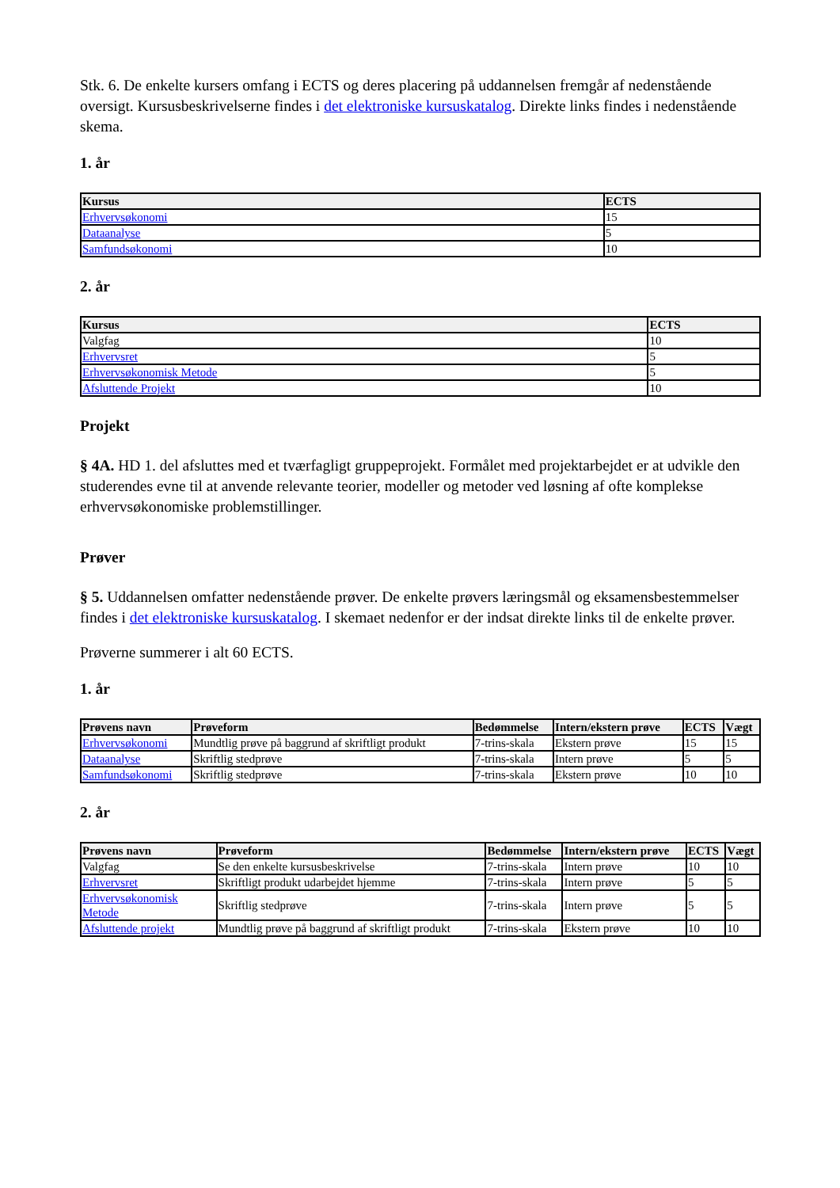Stk. 6. De enkelte kursers omfang i ECTS og deres placering på uddannelsen fremgår af nedenstående oversigt. Kursusbeskrivelserne findes i det elektroniske kursuskatalog. Direkte links findes i nedenstående skema.
1. år
| Kursus | ECTS |
| --- | --- |
| Erhvervsøkonomi | 15 |
| Dataanalyse | 5 |
| Samfundsøkonomi | 10 |
2. år
| Kursus | ECTS |
| --- | --- |
| Valgfag | 10 |
| Erhvervsret | 5 |
| Erhvervsøkonomisk Metode | 5 |
| Afsluttende Projekt | 10 |
Projekt
§ 4A. HD 1. del afsluttes med et tværfagligt gruppeprojekt. Formålet med projektarbejdet er at udvikle den studerendes evne til at anvende relevante teorier, modeller og metoder ved løsning af ofte komplekse erhvervsøkonomiske problemstillinger.
Prøver
§ 5. Uddannelsen omfatter nedenstående prøver. De enkelte prøvers læringsmål og eksamensbestemmelser findes i det elektroniske kursuskatalog. I skemaet nedenfor er der indsat direkte links til de enkelte prøver.
Prøverne summerer i alt 60 ECTS.
1. år
| Prøvens navn | Prøveform | Bedømmelse | Intern/ekstern prøve | ECTS | Vægt |
| --- | --- | --- | --- | --- | --- |
| Erhvervsøkonomi | Mundtlig prøve på baggrund af skriftligt produkt | 7-trins-skala | Ekstern prøve | 15 | 15 |
| Dataanalyse | Skriftlig stedprøve | 7-trins-skala | Intern prøve | 5 | 5 |
| Samfundsøkonomi | Skriftlig stedprøve | 7-trins-skala | Ekstern prøve | 10 | 10 |
2. år
| Prøvens navn | Prøveform | Bedømmelse | Intern/ekstern prøve | ECTS | Vægt |
| --- | --- | --- | --- | --- | --- |
| Valgfag | Se den enkelte kursusbeskrivelse | 7-trins-skala | Intern prøve | 10 | 10 |
| Erhvervsret | Skriftligt produkt udarbejdet hjemme | 7-trins-skala | Intern prøve | 5 | 5 |
| Erhvervsøkonomisk Metode | Skriftlig stedprøve | 7-trins-skala | Intern prøve | 5 | 5 |
| Afsluttende projekt | Mundtlig prøve på baggrund af skriftligt produkt | 7-trins-skala | Ekstern prøve | 10 | 10 |